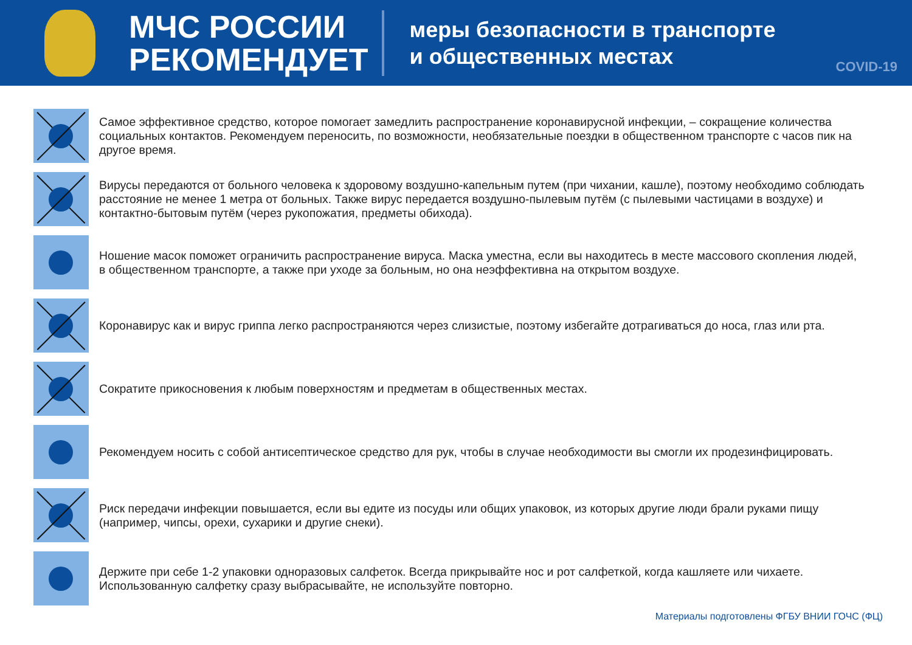МЧС РОССИИ
РЕКОМЕНДУЕТ
меры безопасности в транспорте
и общественных местах
COVID-19
Самое эффективное средство, которое помогает замедлить распространение коронавирусной инфекции, – сокращение количества социальных контактов. Рекомендуем переносить, по возможности, необязательные поездки в общественном транспорте с часов пик на другое время.
Вирусы передаются от больного человека к здоровому воздушно-капельным путем (при чихании, кашле), поэтому необходимо соблюдать расстояние не менее 1 метра от больных. Также вирус передается воздушно-пылевым путём (с пылевыми частицами в воздухе) и контактно-бытовым путём (через рукопожатия, предметы обихода).
Ношение масок поможет ограничить распространение вируса. Маска уместна, если вы находитесь в месте массового скопления людей, в общественном транспорте, а также при уходе за больным, но она неэффективна на открытом воздухе.
Коронавирус как и вирус гриппа легко распространяются через слизистые, поэтому избегайте дотрагиваться до носа, глаз или рта.
Сократите прикосновения к любым поверхностям и предметам в общественных местах.
Рекомендуем носить с собой антисептическое средство для рук, чтобы в случае необходимости вы смогли их продезинфицировать.
Риск передачи инфекции повышается, если вы едите из посуды или общих упаковок, из которых другие люди брали руками пищу (например, чипсы, орехи, сухарики и другие снеки).
Держите при себе 1-2 упаковки одноразовых салфеток. Всегда прикрывайте нос и рот салфеткой, когда кашляете или чихаете. Использованную салфетку сразу выбрасывайте, не используйте повторно.
Материалы подготовлены ФГБУ ВНИИ ГОЧС (ФЦ)